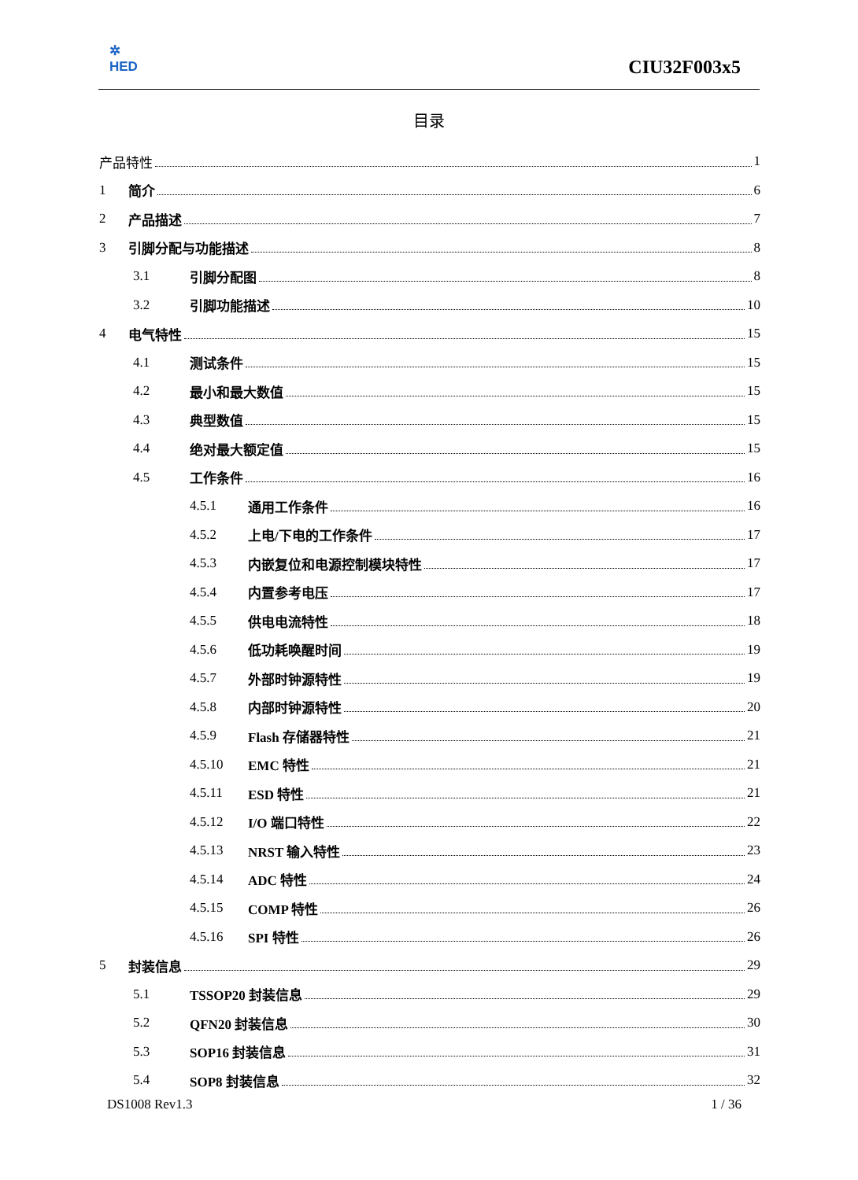✲
HED
CIU32F003x5
目录
产品特性 1
1 简介 6
2 产品描述 7
3 引脚分配与功能描述 8
3.1 引脚分配图 8
3.2 引脚功能描述 10
4 电气特性 15
4.1 测试条件 15
4.2 最小和最大数值 15
4.3 典型数值 15
4.4 绝对最大额定值 15
4.5 工作条件 16
4.5.1 通用工作条件 16
4.5.2 上电/下电的工作条件 17
4.5.3 内嵌复位和电源控制模块特性 17
4.5.4 内置参考电压 17
4.5.5 供电电流特性 18
4.5.6 低功耗唤醒时间 19
4.5.7 外部时钟源特性 19
4.5.8 内部时钟源特性 20
4.5.9 Flash 存储器特性 21
4.5.10 EMC 特性 21
4.5.11 ESD 特性 21
4.5.12 I/O 端口特性 22
4.5.13 NRST 输入特性 23
4.5.14 ADC 特性 24
4.5.15 COMP 特性 26
4.5.16 SPI 特性 26
5 封装信息 29
5.1 TSSOP20 封装信息 29
5.2 QFN20 封装信息 30
5.3 SOP16 封装信息 31
5.4 SOP8 封装信息 32
DS1008 Rev1.3 1 / 36